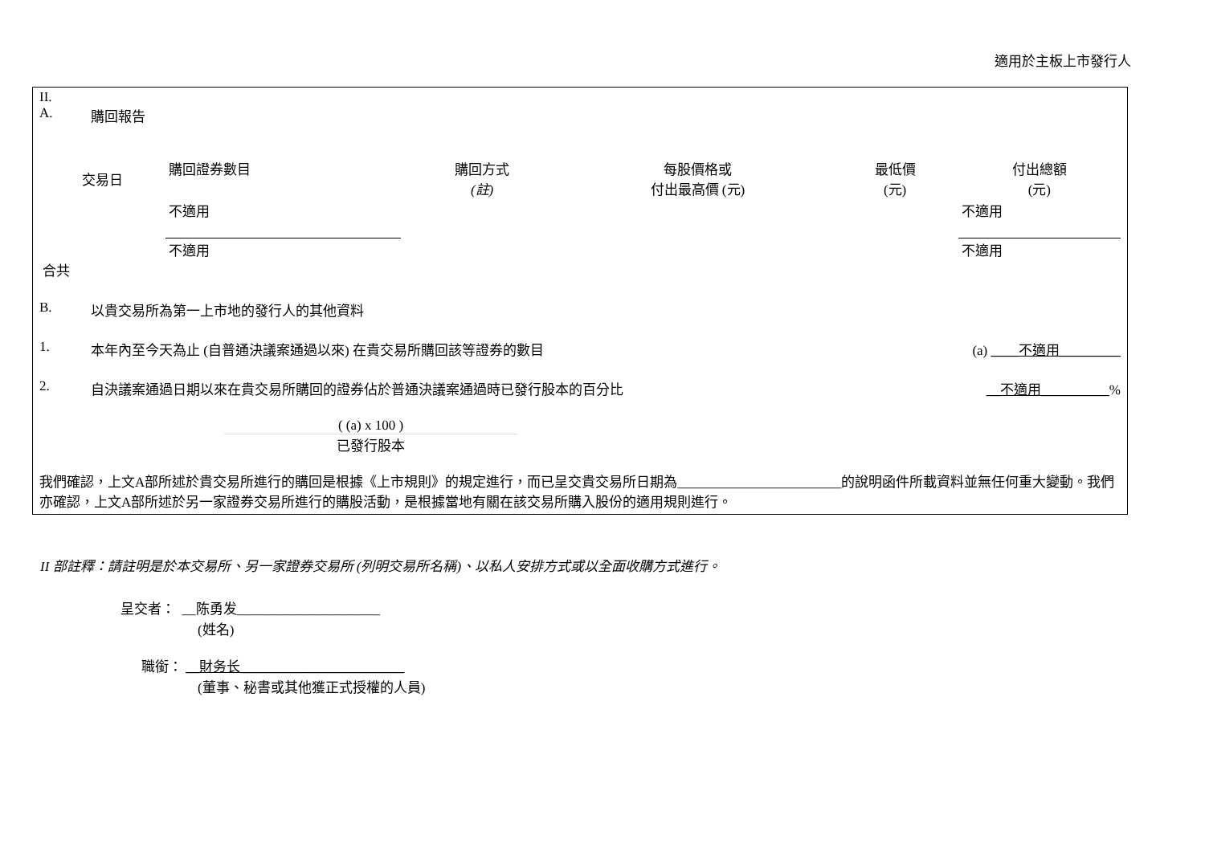適用於主板上市發行人
II.
A. 購回報告
| 交易日 | 購回證券數目 | 購回方式 (註) | 每股價格或 付出最高價 (元) | 最低價 (元) | 付出總額 (元) |
| --- | --- | --- | --- | --- | --- |
| | 不適用 | | | | 不適用 |
| 合共 | 不適用 | | | | 不適用 |
B. 以貴交易所為第一上市地的發行人的其他資料
1. 本年內至今天為止 (自普通決議案通過以來) 在貴交易所購回該等證券的數目 (a) ____不適用_________
2. 自決議案通過日期以來在貴交易所購回的證券佔於普通決議案通過時已發行股本的百分比 __不適用__________%
( (a) x 100 )
已發行股本
我們確認，上文A部所述於貴交易所進行的購回是根據《上市規則》的規定進行，而已呈交貴交易所日期為________________________的說明函件所載資料並無任何重大變動。我們亦確認，上文A部所述於另一家證券交易所進行的購股活動，是根據當地有關在該交易所購入股份的適用規則進行。
II 部註釋：請註明是於本交易所、另一家證券交易所 (列明交易所名稱)、以私人安排方式或以全面收購方式進行。
呈交者： __陈勇发_____________________
(姓名)
職銜： __財务长________________________
(董事、秘書或其他獲正式授權的人員)